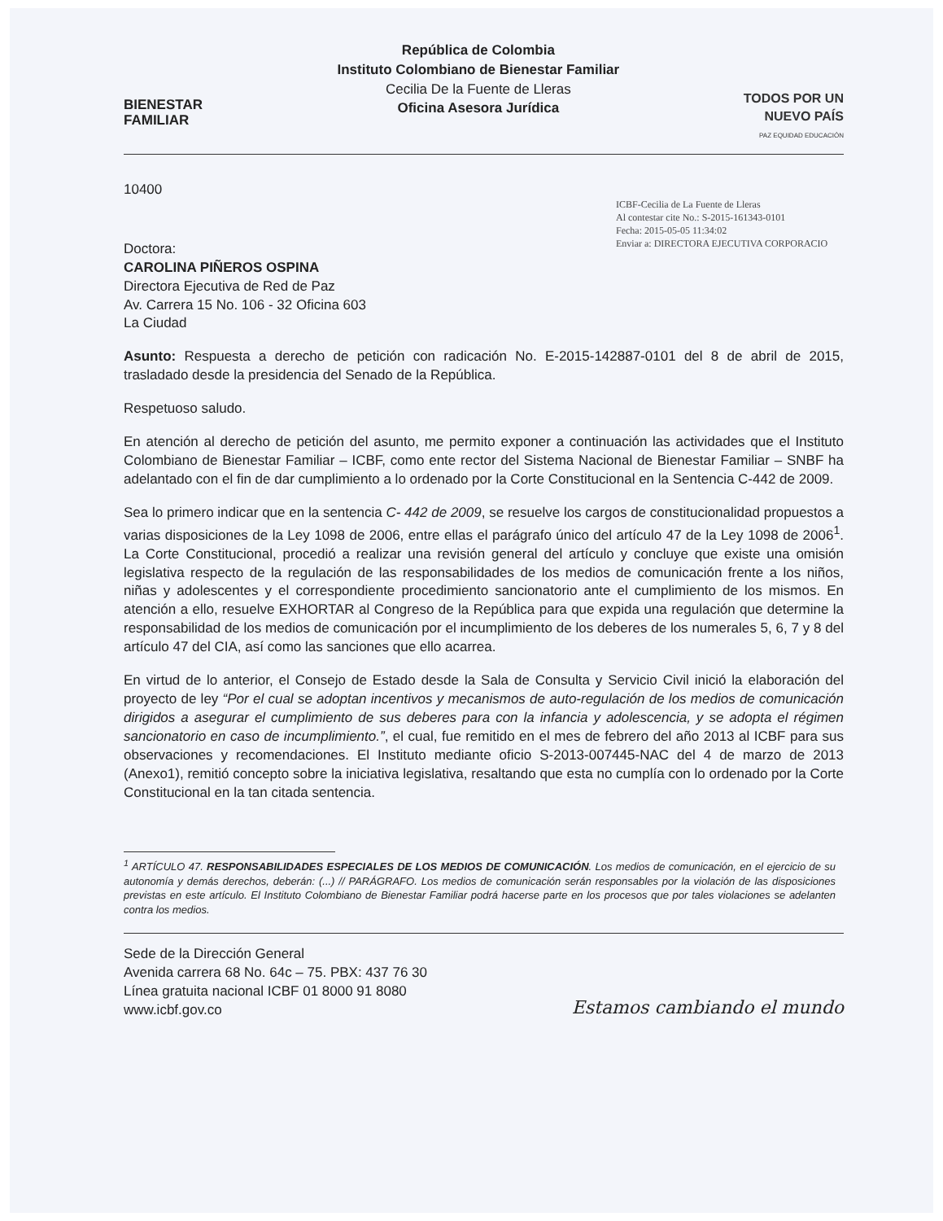BIENESTAR
FAMILIAR
República de Colombia
Instituto Colombiano de Bienestar Familiar
Cecilia De la Fuente de Lleras
Oficina Asesora Jurídica
TODOS POR UN
NUEVO PAÍS
PAZ EQUIDAD EDUCACIÓN
10400
ICBF-Cecilia de La Fuente de Lleras
Al contestar cite No.: S-2015-161343-0101
Fecha: 2015-05-05 11:34:02
Enviar a: DIRECTORA EJECUTIVA CORPORACIO
Doctora:
CAROLINA PIÑEROS OSPINA
Directora Ejecutiva de Red de Paz
Av. Carrera 15 No. 106 - 32 Oficina 603
La Ciudad
Asunto: Respuesta a derecho de petición con radicación No. E-2015-142887-0101 del 8 de abril de 2015, trasladado desde la presidencia del Senado de la República.
Respetuoso saludo.
En atención al derecho de petición del asunto, me permito exponer a continuación las actividades que el Instituto Colombiano de Bienestar Familiar – ICBF, como ente rector del Sistema Nacional de Bienestar Familiar – SNBF ha adelantado con el fin de dar cumplimiento a lo ordenado por la Corte Constitucional en la Sentencia C-442 de 2009.
Sea lo primero indicar que en la sentencia C- 442 de 2009, se resuelve los cargos de constitucionalidad propuestos a varias disposiciones de la Ley 1098 de 2006, entre ellas el parágrafo único del artículo 47 de la Ley 1098 de 2006<sup>1</sup>. La Corte Constitucional, procedió a realizar una revisión general del artículo y concluye que existe una omisión legislativa respecto de la regulación de las responsabilidades de los medios de comunicación frente a los niños, niñas y adolescentes y el correspondiente procedimiento sancionatorio ante el cumplimiento de los mismos. En atención a ello, resuelve EXHORTAR al Congreso de la República para que expida una regulación que determine la responsabilidad de los medios de comunicación por el incumplimiento de los deberes de los numerales 5, 6, 7 y 8 del artículo 47 del CIA, así como las sanciones que ello acarrea.
En virtud de lo anterior, el Consejo de Estado desde la Sala de Consulta y Servicio Civil inició la elaboración del proyecto de ley “Por el cual se adoptan incentivos y mecanismos de auto-regulación de los medios de comunicación dirigidos a asegurar el cumplimiento de sus deberes para con la infancia y adolescencia, y se adopta el régimen sancionatorio en caso de incumplimiento.”, el cual, fue remitido en el mes de febrero del año 2013 al ICBF para sus observaciones y recomendaciones. El Instituto mediante oficio S-2013-007445-NAC del 4 de marzo de 2013 (Anexo1), remitió concepto sobre la iniciativa legislativa, resaltando que esta no cumplía con lo ordenado por la Corte Constitucional en la tan citada sentencia.
<sup>1</sup> ARTÍCULO 47. RESPONSABILIDADES ESPECIALES DE LOS MEDIOS DE COMUNICACIÓN. Los medios de comunicación, en el ejercicio de su autonomía y demás derechos, deberán: (...) // PARÁGRAFO. Los medios de comunicación serán responsables por la violación de las disposiciones previstas en este artículo. El Instituto Colombiano de Bienestar Familiar podrá hacerse parte en los procesos que por tales violaciones se adelanten contra los medios.
Sede de la Dirección General
Avenida carrera 68 No. 64c – 75. PBX: 437 76 30
Línea gratuita nacional ICBF 01 8000 91 8080
www.icbf.gov.co
Estamos cambiando el mundo